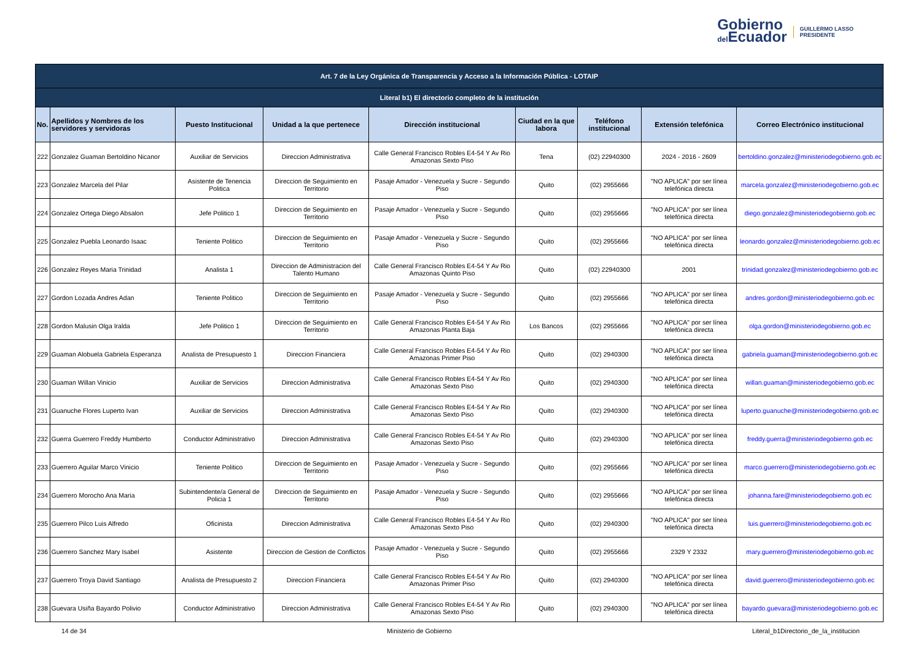Gobierno
del Ecuador
GUILLERMO LASSO
PRESIDENTE
| Art. 7 de la Ley Orgánica de Transparencia y Acceso a la Información Pública - LOTAIP | | | | | | | | |
| --- | --- | --- | --- | --- | --- | --- | --- | --- |
| Literal b1) El directorio completo de la institución | | | | | | | | |
| No. | Apellidos y Nombres de los servidores y servidoras | Puesto Institucional | Unidad a la que pertenece | Dirección institucional | Ciudad en la que labora | Teléfono institucional | Extensión telefónica | Correo Electrónico institucional |
| 222 | Gonzalez Guaman Bertoldino Nicanor | Auxiliar de Servicios | Direccion Administrativa | Calle General Francisco Robles E4-54 Y Av Rio Amazonas Sexto Piso | Tena | (02) 22940300 | 2024 - 2016 - 2609 | bertoldino.gonzalez@ministeriodegobierno.gob.ec |
| 223 | Gonzalez Marcela del Pilar | Asistente de Tenencia Politica | Direccion de Seguimiento en Territorio | Pasaje Amador - Venezuela y Sucre - Segundo Piso | Quito | (02) 2955666 | "NO APLICA" por ser línea telefónica directa | marcela.gonzalez@ministeriodegobierno.gob.ec |
| 224 | Gonzalez Ortega Diego Absalon | Jefe Politico 1 | Direccion de Seguimiento en Territorio | Pasaje Amador - Venezuela y Sucre - Segundo Piso | Quito | (02) 2955666 | "NO APLICA" por ser línea telefónica directa | diego.gonzalez@ministeriodegobierno.gob.ec |
| 225 | Gonzalez Puebla Leonardo Isaac | Teniente Politico | Direccion de Seguimiento en Territorio | Pasaje Amador - Venezuela y Sucre - Segundo Piso | Quito | (02) 2955666 | "NO APLICA" por ser línea telefónica directa | leonardo.gonzalez@ministeriodegobierno.gob.ec |
| 226 | Gonzalez Reyes Maria Trinidad | Analista 1 | Direccion de Administracion del Talento Humano | Calle General Francisco Robles E4-54 Y Av Rio Amazonas Quinto Piso | Quito | (02) 22940300 | 2001 | trinidad.gonzalez@ministeriodegobierno.gob.ec |
| 227 | Gordon Lozada Andres Adan | Teniente Politico | Direccion de Seguimiento en Territorio | Pasaje Amador - Venezuela y Sucre - Segundo Piso | Quito | (02) 2955666 | "NO APLICA" por ser línea telefónica directa | andres.gordon@ministeriodegobierno.gob.ec |
| 228 | Gordon Malusin Olga Iralda | Jefe Politico 1 | Direccion de Seguimiento en Territorio | Calle General Francisco Robles E4-54 Y Av Rio Amazonas Planta Baja | Los Bancos | (02) 2955666 | "NO APLICA" por ser línea telefónica directa | olga.gordon@ministeriodegobierno.gob.ec |
| 229 | Guaman Alobuela Gabriela Esperanza | Analista de Presupuesto 1 | Direccion Financiera | Calle General Francisco Robles E4-54 Y Av Rio Amazonas Primer Piso | Quito | (02) 2940300 | "NO APLICA" por ser línea telefónica directa | gabriela.guaman@ministeriodegobierno.gob.ec |
| 230 | Guaman Willan Vinicio | Auxiliar de Servicios | Direccion Administrativa | Calle General Francisco Robles E4-54 Y Av Rio Amazonas Sexto Piso | Quito | (02) 2940300 | "NO APLICA" por ser línea telefónica directa | willan.guaman@ministeriodegobierno.gob.ec |
| 231 | Guanuche Flores Luperto Ivan | Auxiliar de Servicios | Direccion Administrativa | Calle General Francisco Robles E4-54 Y Av Rio Amazonas Sexto Piso | Quito | (02) 2940300 | "NO APLICA" por ser línea telefónica directa | luperto.guanuche@ministeriodegobierno.gob.ec |
| 232 | Guerra Guerrero Freddy Humberto | Conductor Administrativo | Direccion Administrativa | Calle General Francisco Robles E4-54 Y Av Rio Amazonas Sexto Piso | Quito | (02) 2940300 | "NO APLICA" por ser línea telefónica directa | freddy.guerra@ministeriodegobierno.gob.ec |
| 233 | Guerrero Aguilar Marco Vinicio | Teniente Politico | Direccion de Seguimiento en Territorio | Pasaje Amador - Venezuela y Sucre - Segundo Piso | Quito | (02) 2955666 | "NO APLICA" por ser línea telefónica directa | marco.guerrero@ministeriodegobierno.gob.ec |
| 234 | Guerrero Morocho Ana Maria | Subintendente/a General de Policia 1 | Direccion de Seguimiento en Territorio | Pasaje Amador - Venezuela y Sucre - Segundo Piso | Quito | (02) 2955666 | "NO APLICA" por ser línea telefónica directa | johanna.fare@ministeriodegobierno.gob.ec |
| 235 | Guerrero Pilco Luis Alfredo | Oficinista | Direccion Administrativa | Calle General Francisco Robles E4-54 Y Av Rio Amazonas Sexto Piso | Quito | (02) 2940300 | "NO APLICA" por ser línea telefónica directa | luis.guerrero@ministeriodegobierno.gob.ec |
| 236 | Guerrero Sanchez Mary Isabel | Asistente | Direccion de Gestion de Conflictos | Pasaje Amador - Venezuela y Sucre - Segundo Piso | Quito | (02) 2955666 | 2329 Y 2332 | mary.guerrero@ministeriodegobierno.gob.ec |
| 237 | Guerrero Troya David Santiago | Analista de Presupuesto 2 | Direccion Financiera | Calle General Francisco Robles E4-54 Y Av Rio Amazonas Primer Piso | Quito | (02) 2940300 | "NO APLICA" por ser línea telefónica directa | david.guerrero@ministeriodegobierno.gob.ec |
| 238 | Guevara Usiña Bayardo Polivio | Conductor Administrativo | Direccion Administrativa | Calle General Francisco Robles E4-54 Y Av Rio Amazonas Sexto Piso | Quito | (02) 2940300 | "NO APLICA" por ser línea telefónica directa | bayardo.guevara@ministeriodegobierno.gob.ec |
14 de 34 Ministerio de Gobierno Literal_b1Directorio_de_la_institucion